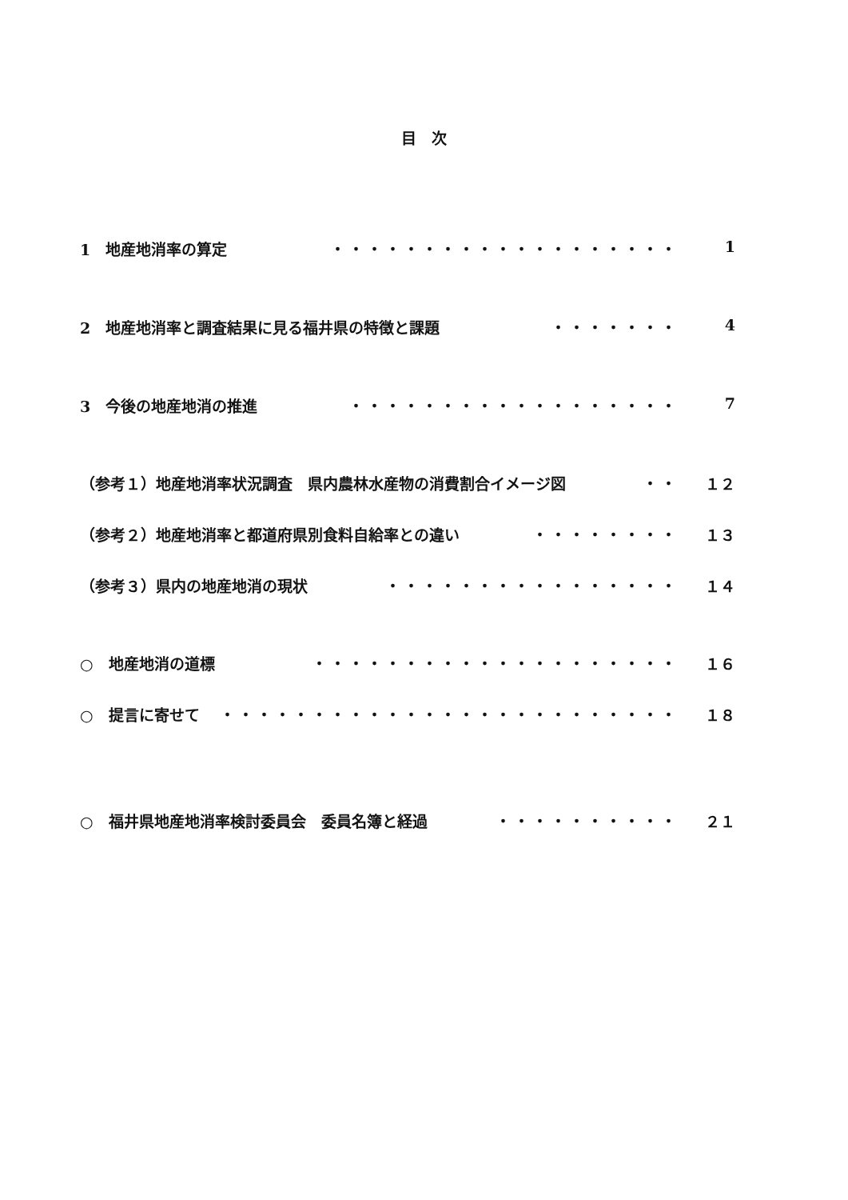目　次
1　地産地消率の算定 ・・・・・・・・・・・・・・・・・・・ 1
2　地産地消率と調査結果に見る福井県の特徴と課題 ・・・・・・・ 4
3　今後の地産地消の推進 ・・・・・・・・・・・・・・・・・・ 7
（参考１）地産地消率状況調査　県内農林水産物の消費割合イメージ図 ・・ １２
（参考２）地産地消率と都道府県別食料自給率との違い ・・・・・・・・ １３
（参考３）県内の地産地消の現状 ・・・・・・・・・・・・・・・・ １４
○　地産地消の道標 ・・・・・・・・・・・・・・・・・・・・ １６
○　提言に寄せて ・・・・・・・・・・・・・・・・・・・・・・・・・ １８
○　福井県地産地消率検討委員会　委員名簿と経過 ・・・・・・・・・・ ２１